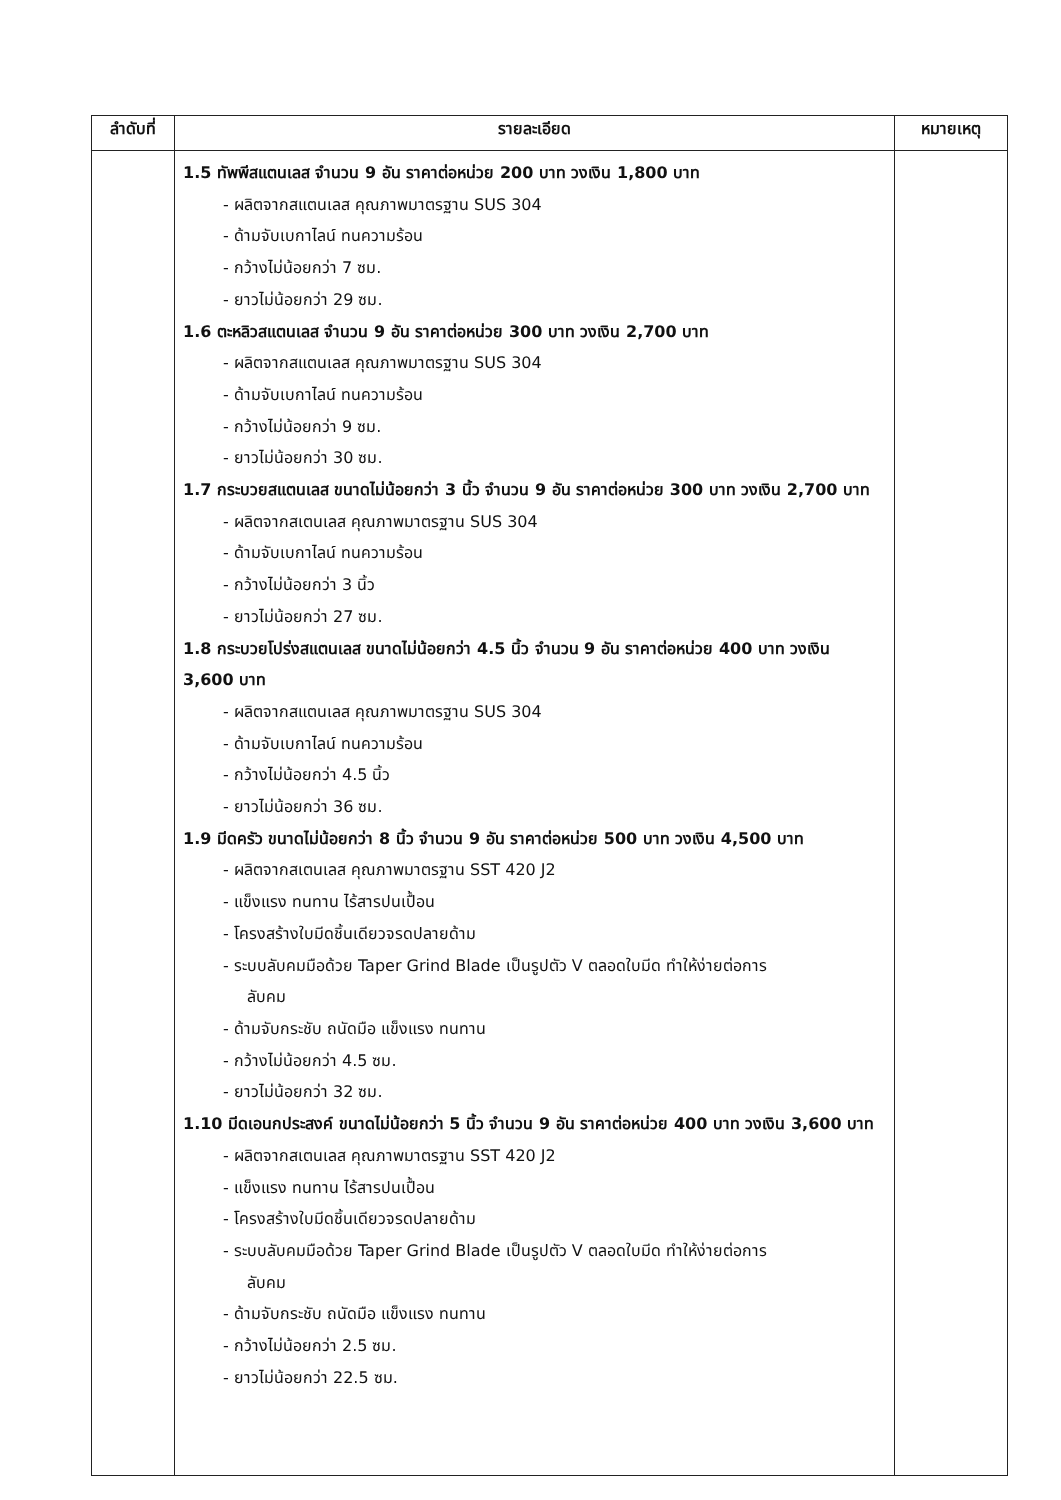| ลำดับที่ | รายละเอียด | หมายเหตุ |
| --- | --- | --- |
| | 1.5 ทัพพีสแตนเลส จำนวน 9 อัน ราคาต่อหน่วย 200 บาท วงเงิน 1,800 บาท - ผลิตจากสแตนเลส คุณภาพมาตรฐาน SUS 304 - ด้ามจับเบกาไลน์ ทนความร้อน - กว้างไม่น้อยกว่า 7 ซม. - ยาวไม่น้อยกว่า 29 ซม. 1.6 ตะหลิวสแตนเลส จำนวน 9 อัน ราคาต่อหน่วย 300 บาท วงเงิน 2,700 บาท - ผลิตจากสแตนเลส คุณภาพมาตรฐาน SUS 304 - ด้ามจับเบกาไลน์ ทนความร้อน - กว้างไม่น้อยกว่า 9 ซม. - ยาวไม่น้อยกว่า 30 ซม. 1.7 กระบวยสแตนเลส ขนาดไม่น้อยกว่า 3 นิ้ว จำนวน 9 อัน ราคาต่อหน่วย 300 บาท วงเงิน 2,700 บาท - ผลิตจากสเตนเลส คุณภาพมาตรฐาน SUS 304 - ด้ามจับเบกาไลน์ ทนความร้อน - กว้างไม่น้อยกว่า 3 นิ้ว - ยาวไม่น้อยกว่า 27 ซม. 1.8 กระบวยโปร่งสแตนเลส ขนาดไม่น้อยกว่า 4.5 นิ้ว จำนวน 9 อัน ราคาต่อหน่วย 400 บาท วงเงิน 3,600 บาท - ผลิตจากสแตนเลส คุณภาพมาตรฐาน SUS 304 - ด้ามจับเบกาไลน์ ทนความร้อน - กว้างไม่น้อยกว่า 4.5 นิ้ว - ยาวไม่น้อยกว่า 36 ซม. 1.9 มีดครัว ขนาดไม่น้อยกว่า 8 นิ้ว จำนวน 9 อัน ราคาต่อหน่วย 500 บาท วงเงิน 4,500 บาท - ผลิตจากสเตนเลส คุณภาพมาตรฐาน SST 420 J2 - แข็งแรง ทนทาน ไร้สารปนเปื้อน - โครงสร้างใบมีดชิ้นเดียวจรดปลายด้าม - ระบบลับคมมือด้วย Taper Grind Blade เป็นรูปตัว V ตลอดใบมีด ทำให้ง่ายต่อการ ลับคม - ด้ามจับกระชับ ถนัดมือ แข็งแรง ทนทาน - กว้างไม่น้อยกว่า 4.5 ซม. - ยาวไม่น้อยกว่า 32 ซม. 1.10 มีดเอนกประสงค์ ขนาดไม่น้อยกว่า 5 นิ้ว จำนวน 9 อัน ราคาต่อหน่วย 400 บาท วงเงิน 3,600 บาท - ผลิตจากสเตนเลส คุณภาพมาตรฐาน SST 420 J2 - แข็งแรง ทนทาน ไร้สารปนเปื้อน - โครงสร้างใบมีดชิ้นเดียวจรดปลายด้าม - ระบบลับคมมือด้วย Taper Grind Blade เป็นรูปตัว V ตลอดใบมีด ทำให้ง่ายต่อการ ลับคม - ด้ามจับกระชับ ถนัดมือ แข็งแรง ทนทาน - กว้างไม่น้อยกว่า 2.5 ซม. - ยาวไม่น้อยกว่า 22.5 ซม. | |